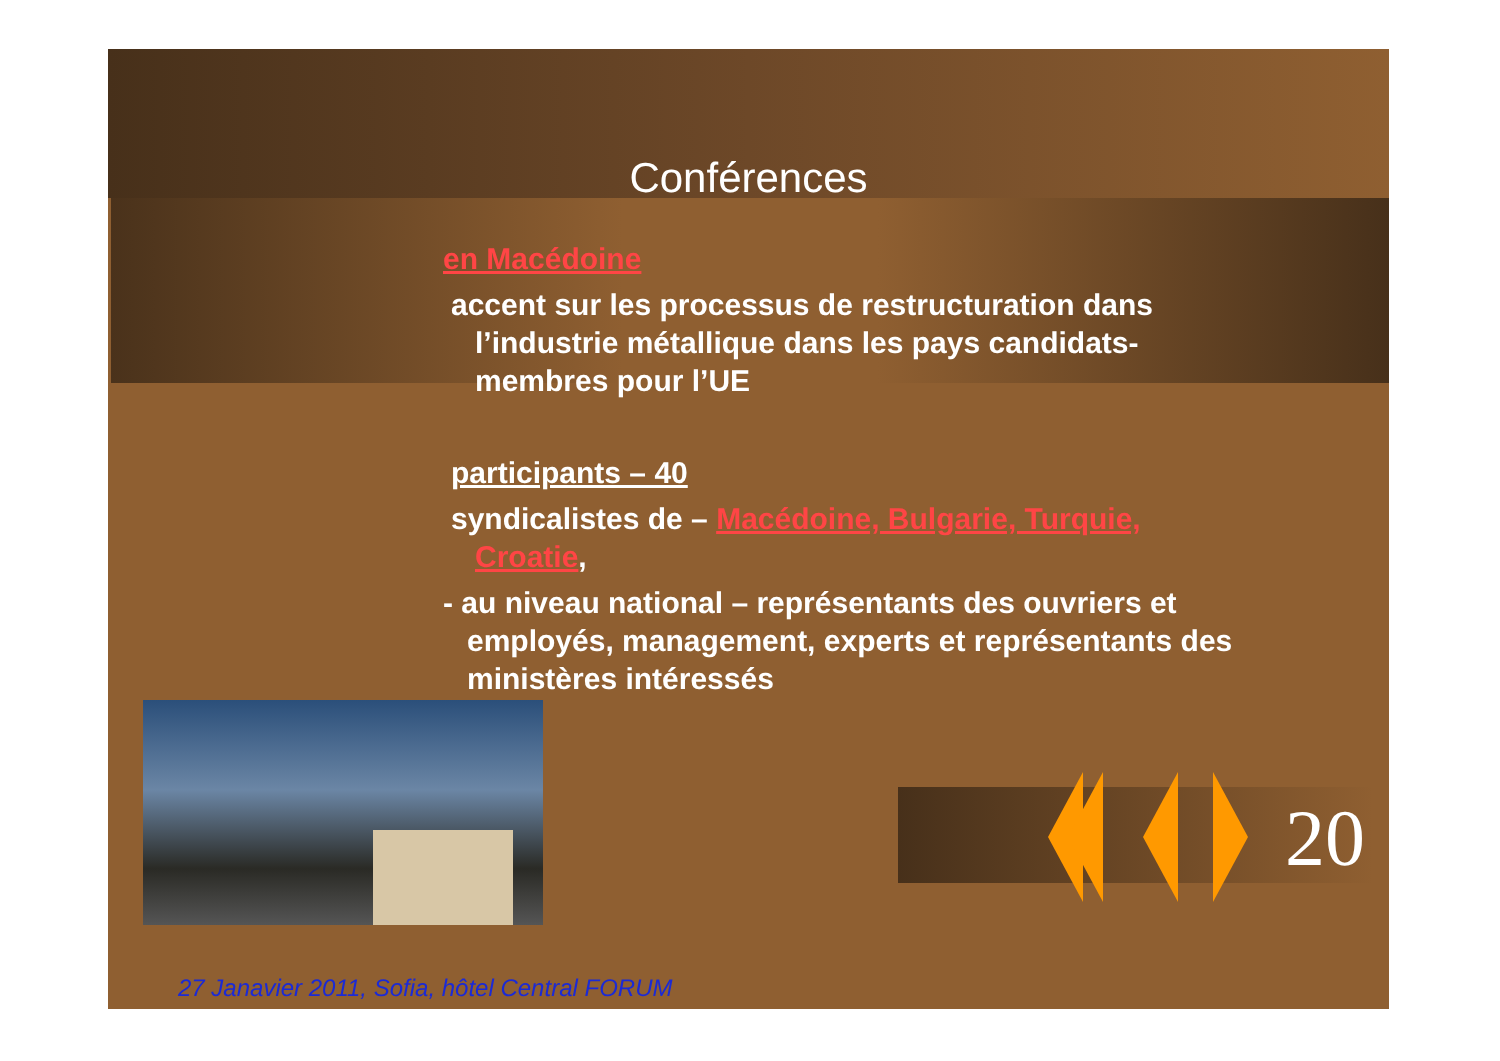Conférences
en Macédoine
accent sur les processus de restructuration dans l’industrie métallique dans les pays candidats-membres pour l’UE
participants – 40
syndicalistes de – Macédoine, Bulgarie, Turquie, Croatie,
- au niveau national – représentants des ouvriers et employés, management, experts et représentants des ministères intéressés
20
27 Janavier 2011, Sofia, hôtel Central FORUM